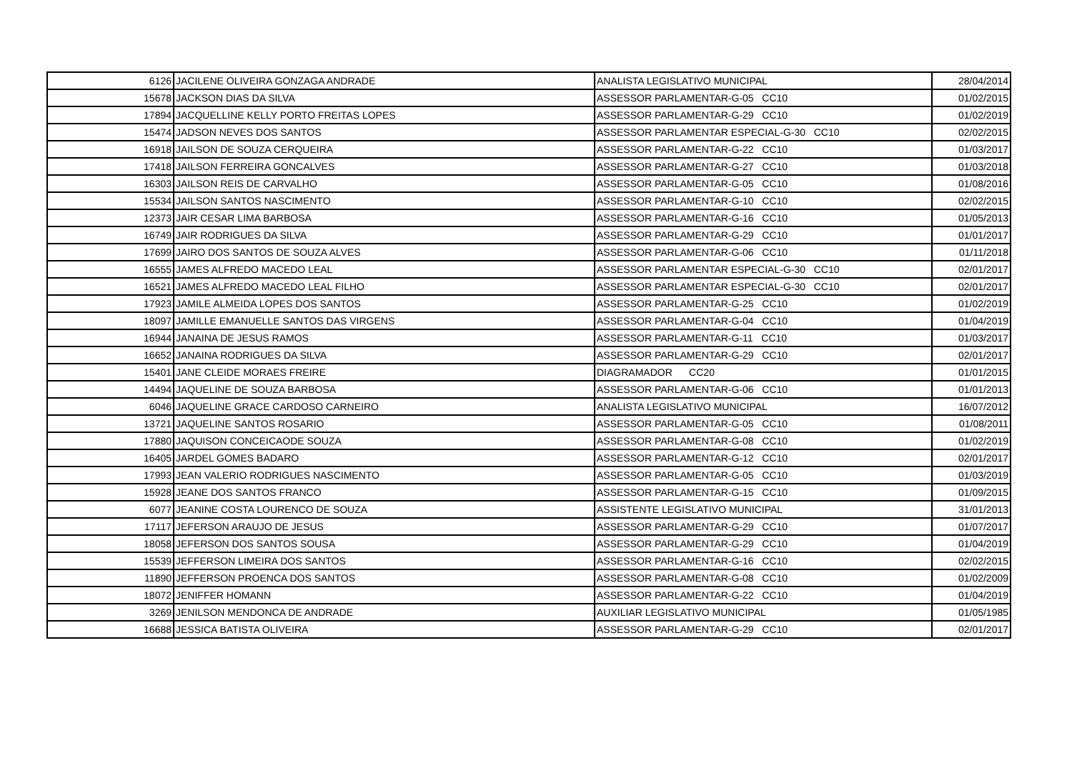| 6126 | JACILENE OLIVEIRA GONZAGA ANDRADE | ANALISTA LEGISLATIVO MUNICIPAL | 28/04/2014 |
| 15678 | JACKSON DIAS DA SILVA | ASSESSOR PARLAMENTAR-G-05 CC10 | 01/02/2015 |
| 17894 | JACQUELLINE KELLY PORTO FREITAS LOPES | ASSESSOR PARLAMENTAR-G-29 CC10 | 01/02/2019 |
| 15474 | JADSON NEVES DOS SANTOS | ASSESSOR PARLAMENTAR ESPECIAL-G-30 CC10 | 02/02/2015 |
| 16918 | JAILSON DE SOUZA CERQUEIRA | ASSESSOR PARLAMENTAR-G-22 CC10 | 01/03/2017 |
| 17418 | JAILSON FERREIRA GONCALVES | ASSESSOR PARLAMENTAR-G-27 CC10 | 01/03/2018 |
| 16303 | JAILSON REIS DE CARVALHO | ASSESSOR PARLAMENTAR-G-05 CC10 | 01/08/2016 |
| 15534 | JAILSON SANTOS NASCIMENTO | ASSESSOR PARLAMENTAR-G-10 CC10 | 02/02/2015 |
| 12373 | JAIR CESAR LIMA BARBOSA | ASSESSOR PARLAMENTAR-G-16 CC10 | 01/05/2013 |
| 16749 | JAIR RODRIGUES DA SILVA | ASSESSOR PARLAMENTAR-G-29 CC10 | 01/01/2017 |
| 17699 | JAIRO DOS SANTOS DE SOUZA ALVES | ASSESSOR PARLAMENTAR-G-06 CC10 | 01/11/2018 |
| 16555 | JAMES ALFREDO MACEDO LEAL | ASSESSOR PARLAMENTAR ESPECIAL-G-30 CC10 | 02/01/2017 |
| 16521 | JAMES ALFREDO MACEDO LEAL FILHO | ASSESSOR PARLAMENTAR ESPECIAL-G-30 CC10 | 02/01/2017 |
| 17923 | JAMILE ALMEIDA LOPES DOS SANTOS | ASSESSOR PARLAMENTAR-G-25 CC10 | 01/02/2019 |
| 18097 | JAMILLE EMANUELLE SANTOS DAS VIRGENS | ASSESSOR PARLAMENTAR-G-04 CC10 | 01/04/2019 |
| 16944 | JANAINA DE JESUS RAMOS | ASSESSOR PARLAMENTAR-G-11 CC10 | 01/03/2017 |
| 16652 | JANAINA RODRIGUES DA SILVA | ASSESSOR PARLAMENTAR-G-29 CC10 | 02/01/2017 |
| 15401 | JANE CLEIDE MORAES FREIRE | DIAGRAMADOR CC20 | 01/01/2015 |
| 14494 | JAQUELINE DE SOUZA BARBOSA | ASSESSOR PARLAMENTAR-G-06 CC10 | 01/01/2013 |
| 6046 | JAQUELINE GRACE CARDOSO CARNEIRO | ANALISTA LEGISLATIVO MUNICIPAL | 16/07/2012 |
| 13721 | JAQUELINE SANTOS ROSARIO | ASSESSOR PARLAMENTAR-G-05 CC10 | 01/08/2011 |
| 17880 | JAQUISON CONCEICAODE SOUZA | ASSESSOR PARLAMENTAR-G-08 CC10 | 01/02/2019 |
| 16405 | JARDEL GOMES BADARO | ASSESSOR PARLAMENTAR-G-12 CC10 | 02/01/2017 |
| 17993 | JEAN VALERIO RODRIGUES NASCIMENTO | ASSESSOR PARLAMENTAR-G-05 CC10 | 01/03/2019 |
| 15928 | JEANE DOS SANTOS FRANCO | ASSESSOR PARLAMENTAR-G-15 CC10 | 01/09/2015 |
| 6077 | JEANINE COSTA LOURENCO DE SOUZA | ASSISTENTE LEGISLATIVO MUNICIPAL | 31/01/2013 |
| 17117 | JEFERSON ARAUJO DE JESUS | ASSESSOR PARLAMENTAR-G-29 CC10 | 01/07/2017 |
| 18058 | JEFERSON DOS SANTOS SOUSA | ASSESSOR PARLAMENTAR-G-29 CC10 | 01/04/2019 |
| 15539 | JEFFERSON LIMEIRA DOS SANTOS | ASSESSOR PARLAMENTAR-G-16 CC10 | 02/02/2015 |
| 11890 | JEFFERSON PROENCA DOS SANTOS | ASSESSOR PARLAMENTAR-G-08 CC10 | 01/02/2009 |
| 18072 | JENIFFER HOMANN | ASSESSOR PARLAMENTAR-G-22 CC10 | 01/04/2019 |
| 3269 | JENILSON MENDONCA DE ANDRADE | AUXILIAR LEGISLATIVO MUNICIPAL | 01/05/1985 |
| 16688 | JESSICA BATISTA OLIVEIRA | ASSESSOR PARLAMENTAR-G-29 CC10 | 02/01/2017 |